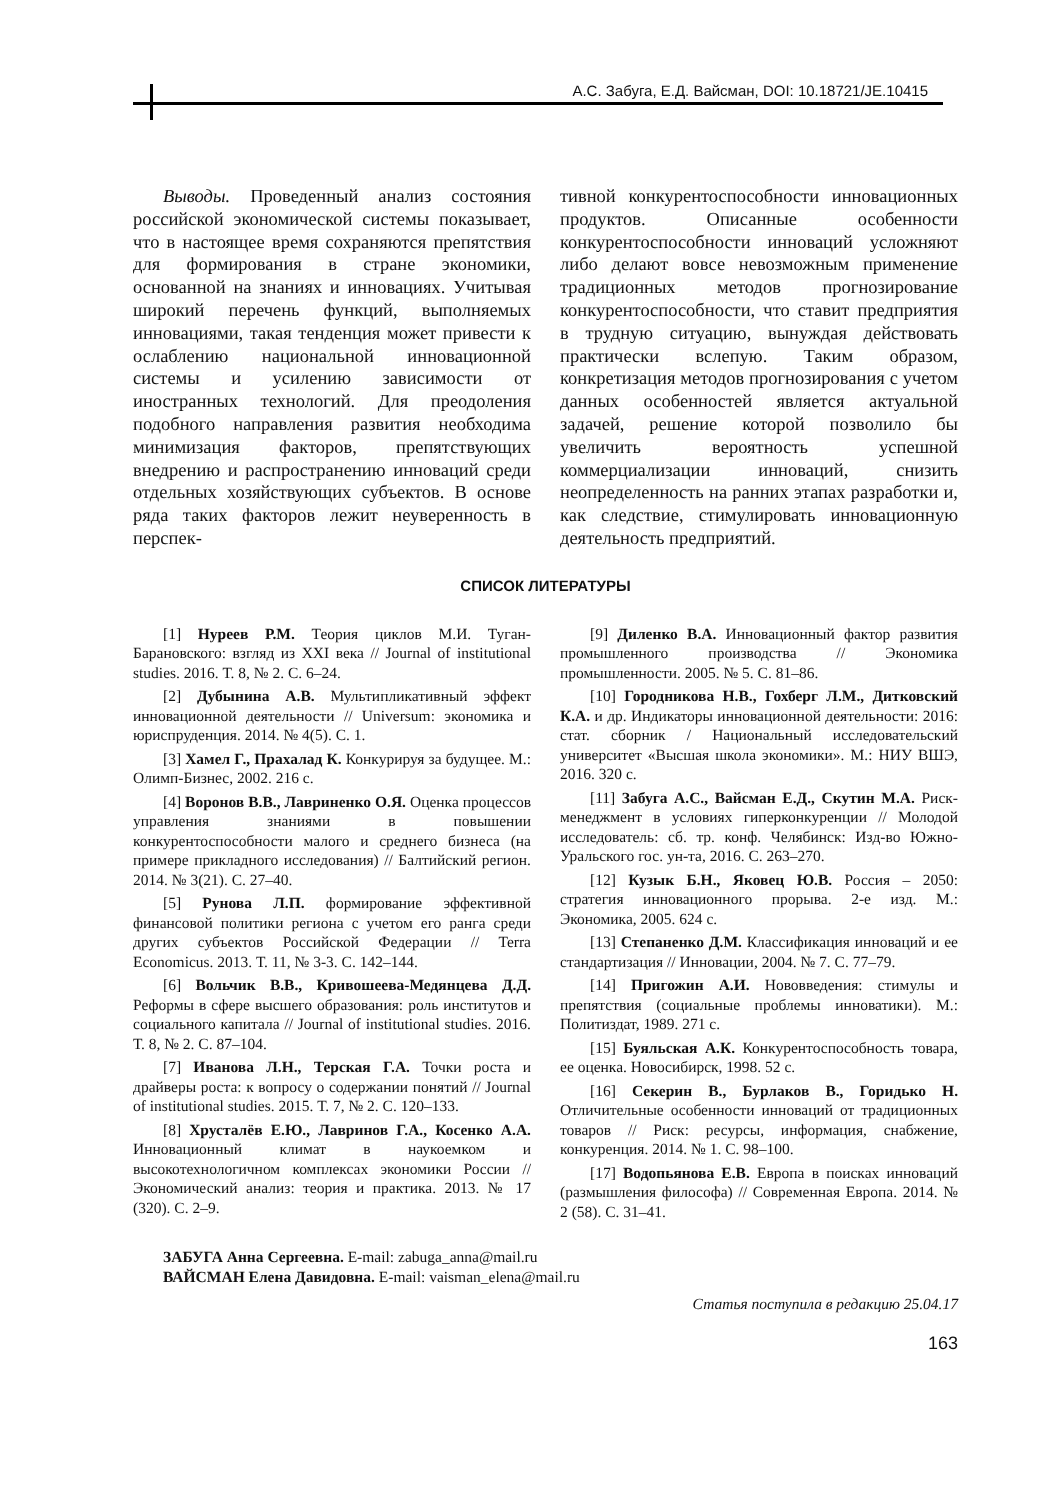А.С. Забуга, Е.Д. Вайсман, DOI: 10.18721/JE.10415
Выводы. Проведенный анализ состояния российской экономической системы показывает, что в настоящее время сохраняются препятствия для формирования в стране экономики, основанной на знаниях и инновациях. Учитывая широкий перечень функций, выполняемых инновациями, такая тенденция может привести к ослаблению национальной инновационной системы и усилению зависимости от иностранных технологий. Для преодоления подобного направления развития необходима минимизация факторов, препятствующих внедрению и распространению инноваций среди отдельных хозяйствующих субъектов. В основе ряда таких факторов лежит неуверенность в перспек-
тивной конкурентоспособности инновационных продуктов. Описанные особенности конкурентоспособности инноваций усложняют либо делают вовсе невозможным применение традиционных методов прогнозирование конкурентоспособности, что ставит предприятия в трудную ситуацию, вынуждая действовать практически вслепую. Таким образом, конкретизация методов прогнозирования с учетом данных особенностей является актуальной задачей, решение которой позволило бы увеличить вероятность успешной коммерциализации инноваций, снизить неопределенность на ранних этапах разработки и, как следствие, стимулировать инновационную деятельность предприятий.
СПИСОК ЛИТЕРАТУРЫ
[1] Нуреев Р.М. Теория циклов М.И. Туган-Барановского: взгляд из XXI века // Journal of institutional studies. 2016. Т. 8, № 2. С. 6–24.
[2] Дубынина А.В. Мультипликативный эффект инновационной деятельности // Universum: экономика и юриспруденция. 2014. № 4(5). С. 1.
[3] Хамел Г., Прахалад К. Конкурируя за будущее. М.: Олимп-Бизнес, 2002. 216 с.
[4] Воронов В.В., Лавриненко О.Я. Оценка процессов управления знаниями в повышении конкурентоспособности малого и среднего бизнеса (на примере прикладного исследования) // Балтийский регион. 2014. № 3(21). С. 27–40.
[5] Рунова Л.П. формирование эффективной финансовой политики региона с учетом его ранга среди других субъектов Российской Федерации // Terra Economicus. 2013. Т. 11, № 3-3. С. 142–144.
[6] Вольчик В.В., Кривошеева-Медянцева Д.Д. Реформы в сфере высшего образования: роль институтов и социального капитала // Journal of institutional studies. 2016. Т. 8, № 2. С. 87–104.
[7] Иванова Л.Н., Терская Г.А. Точки роста и драйверы роста: к вопросу о содержании понятий // Journal of institutional studies. 2015. Т. 7, № 2. С. 120–133.
[8] Хрусталёв Е.Ю., Лавринов Г.А., Косенко А.А. Инновационный климат в наукоемком и высокотехнологичном комплексах экономики России // Экономический анализ: теория и практика. 2013. № 17 (320). С. 2–9.
[9] Диленко В.А. Инновационный фактор развития промышленного производства // Экономика промышленности. 2005. № 5. С. 81–86.
[10] Городникова Н.В., Гохберг Л.М., Дитковский К.А. и др. Индикаторы инновационной деятельности: 2016: стат. сборник / Национальный исследовательский университет «Высшая школа экономики». М.: НИУ ВШЭ, 2016. 320 с.
[11] Забуга А.С., Вайсман Е.Д., Скутин М.А. Риск-менеджмент в условиях гиперконкуренции // Молодой исследователь: сб. тр. конф. Челябинск: Изд-во Южно-Уральского гос. ун-та, 2016. С. 263–270.
[12] Кузык Б.Н., Яковец Ю.В. Россия – 2050: стратегия инновационного прорыва. 2-е изд. М.: Экономика, 2005. 624 с.
[13] Степаненко Д.М. Классификация инноваций и ее стандартизация // Инновации, 2004. № 7. С. 77–79.
[14] Пригожин А.И. Нововведения: стимулы и препятствия (социальные проблемы инноватики). М.: Политиздат, 1989. 271 с.
[15] Буяльская А.К. Конкурентоспособность товара, ее оценка. Новосибирск, 1998. 52 с.
[16] Секерин В., Бурлаков В., Горидько Н. Отличительные особенности инноваций от традиционных товаров // Риск: ресурсы, информация, снабжение, конкуренция. 2014. № 1. С. 98–100.
[17] Водопьянова Е.В. Европа в поисках инноваций (размышления философа) // Современная Европа. 2014. № 2 (58). С. 31–41.
ЗАБУГА Анна Сергеевна. E-mail: zabuga_anna@mail.ru
ВАЙСМАН Елена Давидовна. E-mail: vaisman_elena@mail.ru
Статья поступила в редакцию 25.04.17
163